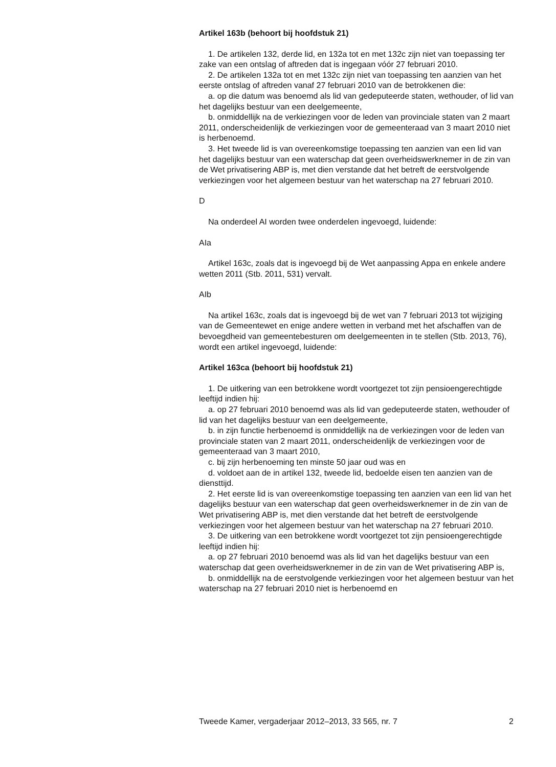Artikel 163b (behoort bij hoofdstuk 21)
1. De artikelen 132, derde lid, en 132a tot en met 132c zijn niet van toepassing ter zake van een ontslag of aftreden dat is ingegaan vóór 27 februari 2010.
2. De artikelen 132a tot en met 132c zijn niet van toepassing ten aanzien van het eerste ontslag of aftreden vanaf 27 februari 2010 van de betrokkenen die:
a. op die datum was benoemd als lid van gedeputeerde staten, wethouder, of lid van het dagelijks bestuur van een deelgemeente,
b. onmiddellijk na de verkiezingen voor de leden van provinciale staten van 2 maart 2011, onderscheidenlijk de verkiezingen voor de gemeenteraad van 3 maart 2010 niet is herbenoemd.
3. Het tweede lid is van overeenkomstige toepassing ten aanzien van een lid van het dagelijks bestuur van een waterschap dat geen overheidswerknemer in de zin van de Wet privatisering ABP is, met dien verstande dat het betreft de eerstvolgende verkiezingen voor het algemeen bestuur van het waterschap na 27 februari 2010.
D
Na onderdeel AI worden twee onderdelen ingevoegd, luidende:
AIa
Artikel 163c, zoals dat is ingevoegd bij de Wet aanpassing Appa en enkele andere wetten 2011 (Stb. 2011, 531) vervalt.
AIb
Na artikel 163c, zoals dat is ingevoegd bij de wet van 7 februari 2013 tot wijziging van de Gemeentewet en enige andere wetten in verband met het afschaffen van de bevoegdheid van gemeentebesturen om deelgemeenten in te stellen (Stb. 2013, 76), wordt een artikel ingevoegd, luidende:
Artikel 163ca (behoort bij hoofdstuk 21)
1. De uitkering van een betrokkene wordt voortgezet tot zijn pensioengerechtigde leeftijd indien hij:
a. op 27 februari 2010 benoemd was als lid van gedeputeerde staten, wethouder of lid van het dagelijks bestuur van een deelgemeente,
b. in zijn functie herbenoemd is onmiddellijk na de verkiezingen voor de leden van provinciale staten van 2 maart 2011, onderscheidenlijk de verkiezingen voor de gemeenteraad van 3 maart 2010,
c. bij zijn herbenoeming ten minste 50 jaar oud was en
d. voldoet aan de in artikel 132, tweede lid, bedoelde eisen ten aanzien van de diensttijd.
2. Het eerste lid is van overeenkomstige toepassing ten aanzien van een lid van het dagelijks bestuur van een waterschap dat geen overheidswerknemer in de zin van de Wet privatisering ABP is, met dien verstande dat het betreft de eerstvolgende verkiezingen voor het algemeen bestuur van het waterschap na 27 februari 2010.
3. De uitkering van een betrokkene wordt voortgezet tot zijn pensioengerechtigde leeftijd indien hij:
a. op 27 februari 2010 benoemd was als lid van het dagelijks bestuur van een waterschap dat geen overheidswerknemer in de zin van de Wet privatisering ABP is,
b. onmiddellijk na de eerstvolgende verkiezingen voor het algemeen bestuur van het waterschap na 27 februari 2010 niet is herbenoemd en
Tweede Kamer, vergaderjaar 2012–2013, 33 565, nr. 7 2